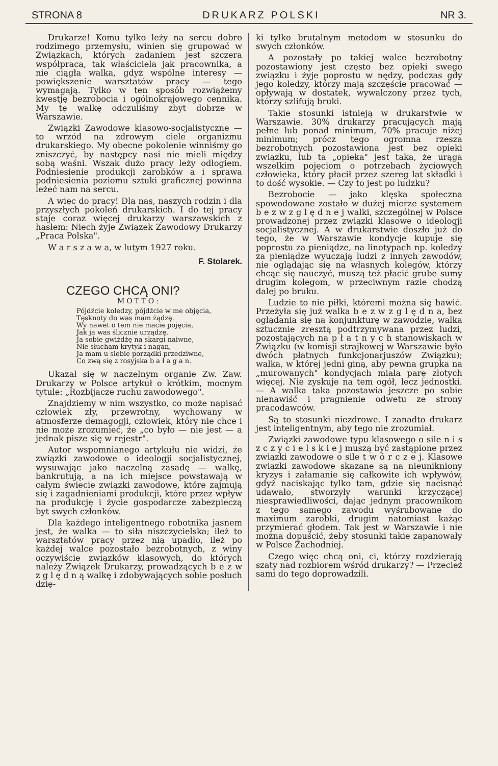STRONA 8 DRUKARZ POLSKI NR 3.
Drukarze! Komu tylko leży na sercu dobro rodzimego przemysłu, winien się grupować w Związkach, których zadaniem jest szczera współpraca, tak właściciela jak pracownika, a nie ciągła walka, gdyż wspólne interesy — powiększenie warsztatów pracy — tego wymagają. Tylko w ten sposób rozwiążemy kwestję bezrobocia i ogólnokrajowego cennika. My tę walkę odczuliśmy zbyt dobrze w Warszawie.
Związki Zawodowe klasowo-socjalistyczne — to wrzód na zdrowym ciele organizmu drukarskiego. My obecne pokolenie winniśmy go zniszczyć, by następcy nasi nie mieli między sobą waśni. Wszak dużo pracy leży odłogiem. Podniesienie produkcji zarobków a i sprawa podniesienia poziomu sztuki graficznej powinna leżeć nam na sercu.
A więc do pracy! Dla nas, naszych rodzin i dla przyszłych pokoleń drukarskich. I do tej pracy staje coraz więcej drukarzy warszawskich z hasłem: Niech żyje Związek Zawodowy Drukarzy „Praca Polska".
W a r s z a w a, w lutym 1927 roku.
F. Stolarek.
CZEGO CHCĄ ONI?
MOTTO:
Pójdźcie koledzy, pójdźcie w me objęcia,
Tęsknoty do was mam żądzę.
Wy nawet o tem nie macie pojęcia,
Jak ja was ślicznie urządzę.
Ja sobie gwiżdżę na skargi naiwne,
Nie słucham krytyk i nagan,
Ja mam u siebie porządki przedziwne,
Co zwą się z rosyjska b a ł a g a n.
Ukazał się w naczelnym organie Zw. Zaw. Drukarzy w Polsce artykuł o krótkim, mocnym tytule: „Rozbijacze ruchu zawodowego".
Znajdziemy w nim wszystko, co może napisać człowiek zły, przewrotny, wychowany w atmosferze demagogji, człowiek, który nie chce i nie może zrozumieć, że „co było — nie jest — a jednak pisze się w rejestr".
Autor wspomnianego artykułu nie widzi, że związki zawodowe o ideologji socjalistycznej, wysuwając jako naczelną zasadę — walkę, bankrutują, a na ich miejsce powstawają w całym świecie związki zawodowe, które zajmują się i zagadnieniami produkcji, które przez wpływ na produkcję i życie gospodarcze zabezpieczą byt swych członków.
Dla każdego inteligentnego robotnika jasnem jest, że walka — to siła niszczycielska; ileż to warsztatów pracy przez nią upadło, ileż po każdej walce pozostało bezrobotnych, z winy oczywiście związków klasowych, do których należy Związek Drukarzy, prowadzących b e z w z g l ę d n ą walkę i zdobywających sobie posłuch dzię-
ki tylko brutalnym metodom w stosunku do swych członków.
A pozostały po takiej walce bezrobotny pozostawiony jest często bez opieki swego związku i żyje poprostu w nędzy, podczas gdy jego koledzy, którzy mają szczęście pracować — opływają w dostatek, wywalczony przez tych, którzy szlifują bruki.
Takie stosunki istnieją w drukarstwie w Warszawie. 30% drukarzy pracujących mają pełne lub ponad minimum, 70% pracuje niżej minimum; prócz tego ogromna rzesza bezrobotnych pozostawiona jest bez opieki związku, lub ta „opieka" jest taka, że urąga wszelkim pojęciom o potrzebach życiowych człowieka, który płacił przez szereg lat składki i to dość wysokie. — Czy to jest po ludzku?
Bezrobocie — jako klęska społeczna spowodowane zostało w dużej mierze systemem b e z w z g l ę d n e j walki, szczególnej w Polsce prowadzonej przez związki klasowe o ideologji socjalistycznej. A w drukarstwie doszło już do tego, że w Warszawie kondycje kupuje się poprostu za pieniądze, na linotypach np. koledzy za pieniądze wyuczają ludzi z innych zawodów, nie oglądając się na własnych kolegów, którzy chcąc się nauczyć, muszą też płacić grube sumy drugim kolegom, w przeciwnym razie chodzą dalej po bruku.
Ludzie to nie piłki, któremi można się bawić. Przeżyła się już walka b e z w z g l ę d n a, bez oglądania się na konjunkturę w zawodzie, walka sztucznie zresztą podtrzymywana przez ludzi, pozostających na p ł a t n y c h stanowiskach w Związku (w komisji strajkowej w Warszawie było dwóch płatnych funkcjonarjuszów Związku); walka, w której jedni giną, aby pewna grupka na „murowanych" kondycjach miała parę złotych więcej. Nie zyskuje na tem ogół, lecz jednostki. — A walka taka pozostawia jeszcze po sobie nienawiść i pragnienie odwetu ze strony pracodawców.
Są to stosunki niezdrowe. I zanadto drukarz jest inteligentnym, aby tego nie zrozumiał.
Związki zawodowe typu klasowego o sile n i s z c z y c i e l s k i e j muszą być zastąpione przez związki zawodowe o sile t w ó r c z e j. Klasowe związki zawodowe skazane są na nieunikniony kryzys i załamanie się całkowite ich wpływów, gdyż naciskając tylko tam, gdzie się nacisnąć udawało, stworzyły warunki krzyczącej niesprawiedliwości, dając jednym pracownikom z tego samego zawodu wyśrubowane do maximum zarobki, drugim natomiast każąc przymierać głodem. Tak jest w Warszawie i nie można dopuścić, żeby stosunki takie zapanowały w Polsce Zachodniej.
Czego więc chcą oni, ci, którzy rozdzierają szaty nad rozbiorem wśród drukarzy? — Przecież sami do tego doprowadzili.